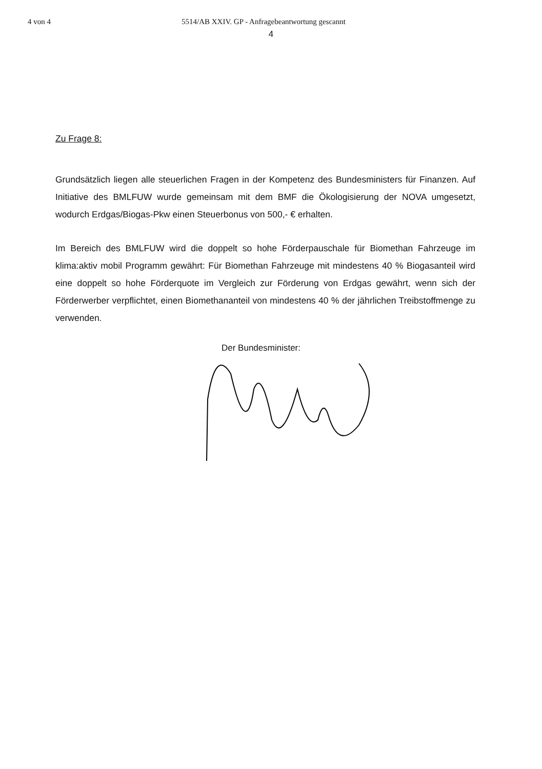4 von 4 5514/AB XXIV. GP - Anfragebeantwortung gescannt
4
Zu Frage 8:
Grundsätzlich liegen alle steuerlichen Fragen in der Kompetenz des Bundesministers für Finanzen. Auf Initiative des BMLFUW wurde gemeinsam mit dem BMF die Ökologisierung der NOVA umgesetzt, wodurch Erdgas/Biogas-Pkw einen Steuerbonus von 500,- € erhalten.
Im Bereich des BMLFUW wird die doppelt so hohe Förderpauschale für Biomethan Fahrzeuge im klima:aktiv mobil Programm gewährt: Für Biomethan Fahrzeuge mit mindestens 40 % Biogasanteil wird eine doppelt so hohe Förderquote im Vergleich zur Förderung von Erdgas gewährt, wenn sich der Förderwerber verpflichtet, einen Biomethananteil von mindestens 40 % der jährlichen Treibstoffmenge zu verwenden.
Der Bundesminister: